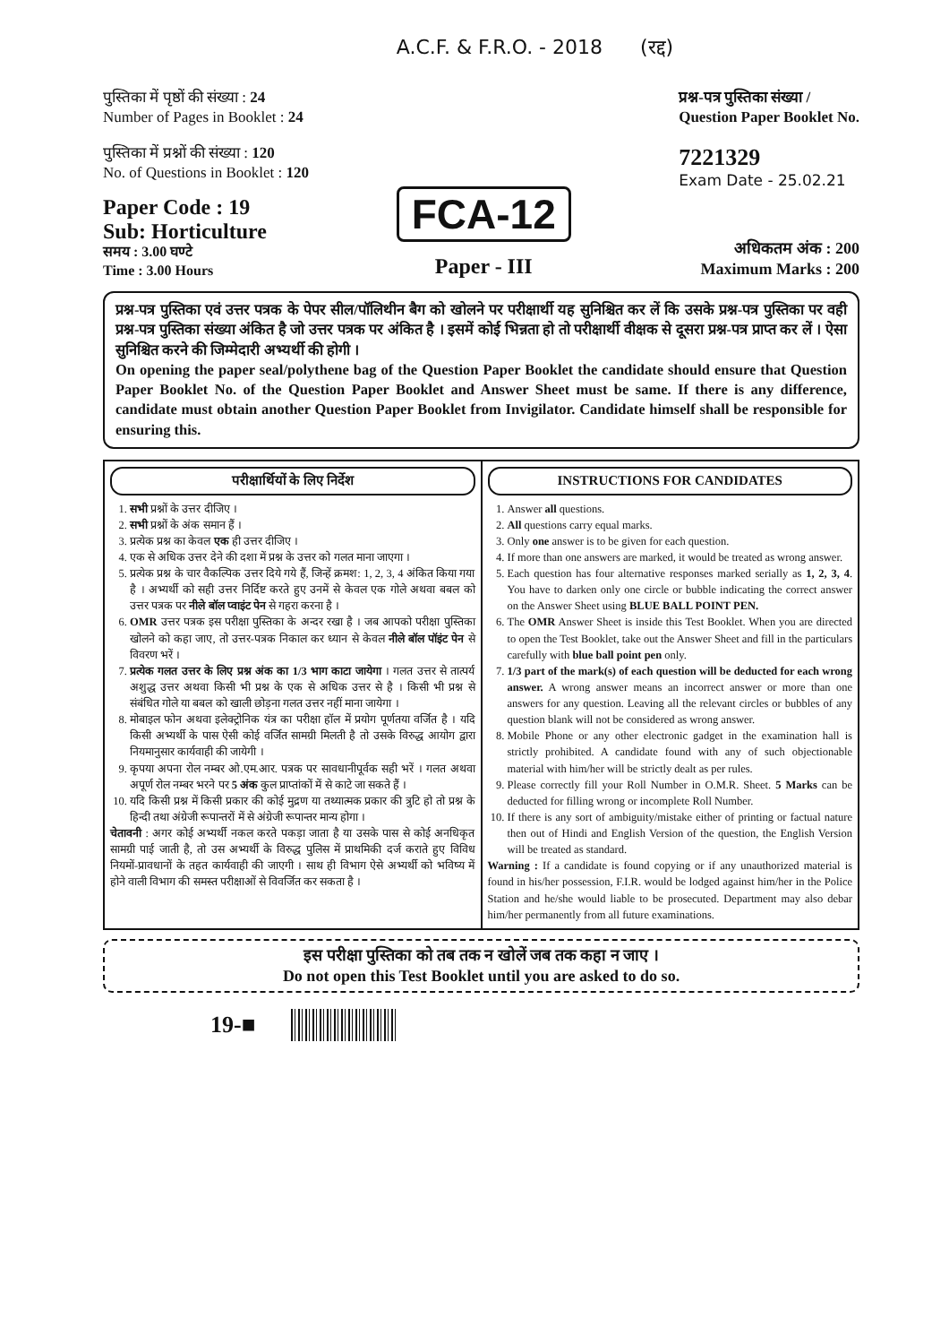A.C.F. & F.R.O. - 2018 (रद्द)
पुस्तिका में पृष्ठों की संख्या : 24
Number of Pages in Booklet : 24
पुस्तिका में प्रश्नों की संख्या : 120
No. of Questions in Booklet : 120
प्रश्न-पत्र पुस्तिका संख्या /
Question Paper Booklet No.
7221329
Exam Date - 25.02.21
Paper Code : 19
Sub: Horticulture
समय : 3.00 घण्टे
Time : 3.00 Hours
FCA-12
Paper - III
अधिकतम अंक : 200
Maximum Marks : 200
प्रश्न-पत्र पुस्तिका एवं उत्तर पत्रक के पेपर सील/पॉलिथीन बैग को खोलने पर परीक्षार्थी यह सुनिश्चित कर लें कि उसके प्रश्न-पत्र पुस्तिका पर वही प्रश्न-पत्र पुस्तिका संख्या अंकित है जो उत्तर पत्रक पर अंकित है । इसमें कोई भिन्नता हो तो परीक्षार्थी वीक्षक से दूसरा प्रश्न-पत्र प्राप्त कर लें । ऐसा सुनिश्चित करने की जिम्मेदारी अभ्यर्थी की होगी ।
On opening the paper seal/polythene bag of the Question Paper Booklet the candidate should ensure that Question Paper Booklet No. of the Question Paper Booklet and Answer Sheet must be same. If there is any difference, candidate must obtain another Question Paper Booklet from Invigilator. Candidate himself shall be responsible for ensuring this.
परीक्षार्थियों के लिए निर्देश
1. सभी प्रश्नों के उत्तर दीजिए ।
2. सभी प्रश्नों के अंक समान हैं ।
3. प्रत्येक प्रश्न का केवल एक ही उत्तर दीजिए ।
4. एक से अधिक उत्तर देने की दशा में प्रश्न के उत्तर को गलत माना जाएगा ।
5. प्रत्येक प्रश्न के चार वैकल्पिक उत्तर दिये गये हैं, जिन्हें क्रमश: 1, 2, 3, 4 अंकित किया गया है । अभ्यर्थी को सही उत्तर निर्दिष्ट करते हुए उनमें से केवल एक गोले अथवा बबल को उत्तर पत्रक पर नीले बॉल प्वाइंट पेन से गहरा करना है ।
6. OMR उत्तर पत्रक इस परीक्षा पुस्तिका के अन्दर रखा है । जब आपको परीक्षा पुस्तिका खोलने को कहा जाए, तो उत्तर-पत्रक निकाल कर ध्यान से केवल नीले बॉल पॉइंट पेन से विवरण भरें ।
7. प्रत्येक गलत उत्तर के लिए प्रश्न अंक का 1/3 भाग काटा जायेगा । गलत उत्तर से तात्पर्य अशुद्ध उत्तर अथवा किसी भी प्रश्न के एक से अधिक उत्तर से है । किसी भी प्रश्न से संबंधित गोले या बबल को खाली छोड़ना गलत उत्तर नहीं माना जायेगा ।
8. मोबाइल फोन अथवा इलेक्ट्रोनिक यंत्र का परीक्षा हॉल में प्रयोग पूर्णतया वर्जित है । यदि किसी अभ्यर्थी के पास ऐसी कोई वर्जित सामग्री मिलती है तो उसके विरुद्ध आयोग द्वारा नियमानुसार कार्यवाही की जायेगी ।
9. कृपया अपना रोल नम्बर ओ.एम.आर. पत्रक पर सावधानीपूर्वक सही भरें । गलत अथवा अपूर्ण रोल नम्बर भरने पर 5 अंक कुल प्राप्तांकों में से काटे जा सकते हैं ।
10. यदि किसी प्रश्न में किसी प्रकार की कोई मुद्रण या तथ्यात्मक प्रकार की त्रुटि हो तो प्रश्न के हिन्दी तथा अंग्रेजी रूपान्तरों में से अंग्रेजी रूपान्तर मान्य होगा ।
चेतावनी : अगर कोई अभ्यर्थी नकल करते पकड़ा जाता है या उसके पास से कोई अनधिकृत सामग्री पाई जाती है, तो उस अभ्यर्थी के विरुद्ध पुलिस में प्राथमिकी दर्ज कराते हुए विविध नियमों-प्रावधानों के तहत कार्यवाही की जाएगी । साथ ही विभाग ऐसे अभ्यर्थी को भविष्य में होने वाली विभाग की समस्त परीक्षाओं से विवर्जित कर सकता है ।
INSTRUCTIONS FOR CANDIDATES
1. Answer all questions.
2. All questions carry equal marks.
3. Only one answer is to be given for each question.
4. If more than one answers are marked, it would be treated as wrong answer.
5. Each question has four alternative responses marked serially as 1, 2, 3, 4. You have to darken only one circle or bubble indicating the correct answer on the Answer Sheet using BLUE BALL POINT PEN.
6. The OMR Answer Sheet is inside this Test Booklet. When you are directed to open the Test Booklet, take out the Answer Sheet and fill in the particulars carefully with blue ball point pen only.
7. 1/3 part of the mark(s) of each question will be deducted for each wrong answer. A wrong answer means an incorrect answer or more than one answers for any question. Leaving all the relevant circles or bubbles of any question blank will not be considered as wrong answer.
8. Mobile Phone or any other electronic gadget in the examination hall is strictly prohibited. A candidate found with any of such objectionable material with him/her will be strictly dealt as per rules.
9. Please correctly fill your Roll Number in O.M.R. Sheet. 5 Marks can be deducted for filling wrong or incomplete Roll Number.
10. If there is any sort of ambiguity/mistake either of printing or factual nature then out of Hindi and English Version of the question, the English Version will be treated as standard.
Warning : If a candidate is found copying or if any unauthorized material is found in his/her possession, F.I.R. would be lodged against him/her in the Police Station and he/she would liable to be prosecuted. Department may also debar him/her permanently from all future examinations.
इस परीक्षा पुस्तिका को तब तक न खोलें जब तक कहा न जाए ।
Do not open this Test Booklet until you are asked to do so.
19-■